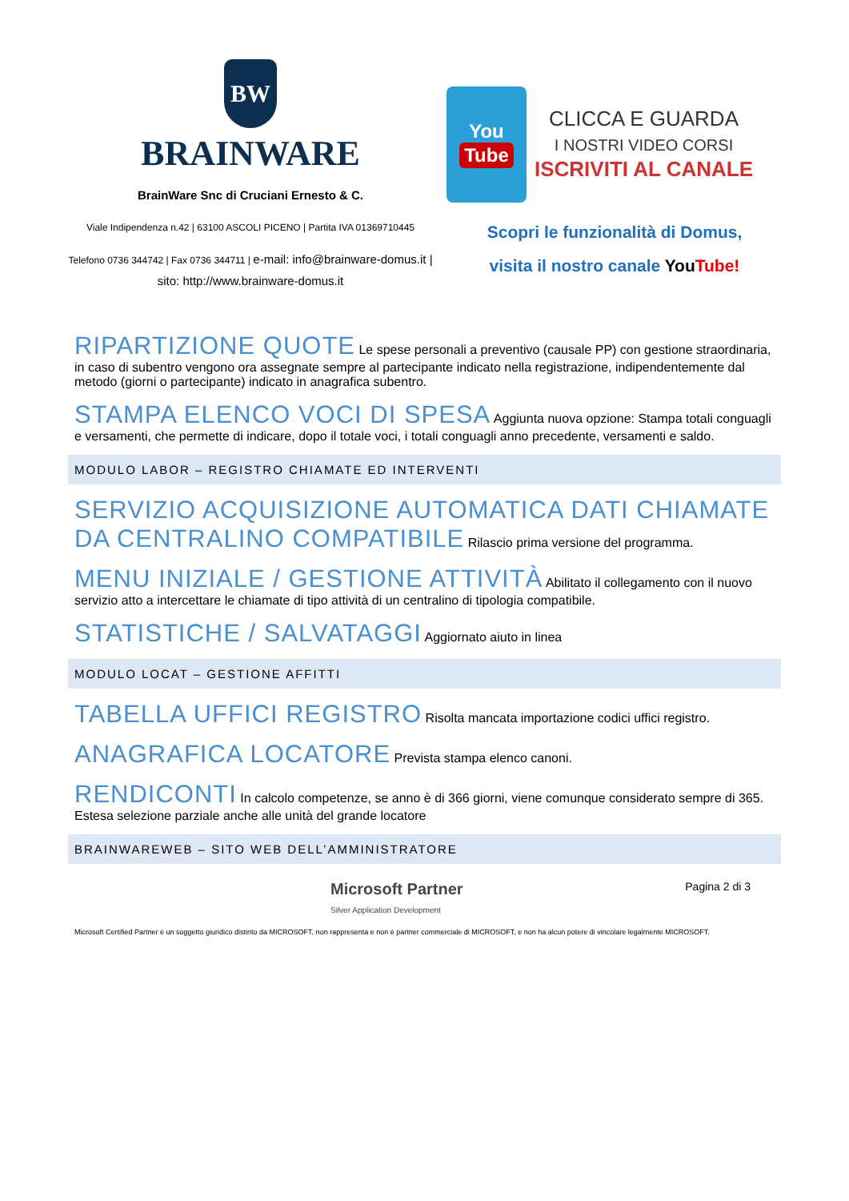BW
BRAINWARE
BrainWare Snc di Cruciani Ernesto & C.
Viale Indipendenza n.42 | 63100 ASCOLI PICENO | Partita IVA 01369710445
Telefono 0736 344742 | Fax 0736 344711 | e-mail: info@brainware-domus.it | sito: http://www.brainware-domus.it
You
Tube
CLICCA E GUARDA
I NOSTRI VIDEO CORSI
ISCRIVITI AL CANALE
Scopri le funzionalità di Domus,
visita il nostro canale You Tube!
RIPARTIZIONE QUOTE
Le spese personali a preventivo (causale PP) con gestione straordinaria, in caso di subentro vengono ora assegnate sempre al partecipante indicato nella registrazione, indipendentemente dal metodo (giorni o partecipante) indicato in anagrafica subentro.
STAMPA ELENCO VOCI DI SPESA
Aggiunta nuova opzione: Stampa totali conguagli e versamenti, che permette di indicare, dopo il totale voci, i totali conguagli anno precedente, versamenti e saldo.
MODULO LABOR – REGISTRO CHIAMATE ED INTERVENTI
SERVIZIO ACQUISIZIONE AUTOMATICA DATI CHIAMATE DA CENTRALINO COMPATIBILE
Rilascio prima versione del programma.
MENU INIZIALE / GESTIONE ATTIVITÀ
Abilitato il collegamento con il nuovo servizio atto a intercettare le chiamate di tipo attività di un centralino di tipologia compatibile.
STATISTICHE / SALVATAGGI
Aggiornato aiuto in linea
MODULO LOCAT – GESTIONE AFFITTI
TABELLA UFFICI REGISTRO
Risolta mancata importazione codici uffici registro.
ANAGRAFICA LOCATORE
Prevista stampa elenco canoni.
RENDICONTI
In calcolo competenze, se anno è di 366 giorni, viene comunque considerato sempre di 365. Estesa selezione parziale anche alle unità del grande locatore
BRAINWAREWEB – SITO WEB DELL’AMMINISTRATORE
Microsoft Partner
Silver Application Development
Pagina 2 di 3
Microsoft Certified Partner è un soggetto giuridico distinto da MICROSOFT, non rappresenta e non è partner commerciale di MICROSOFT, e non ha alcun potere di vincolare legalmente MICROSOFT.